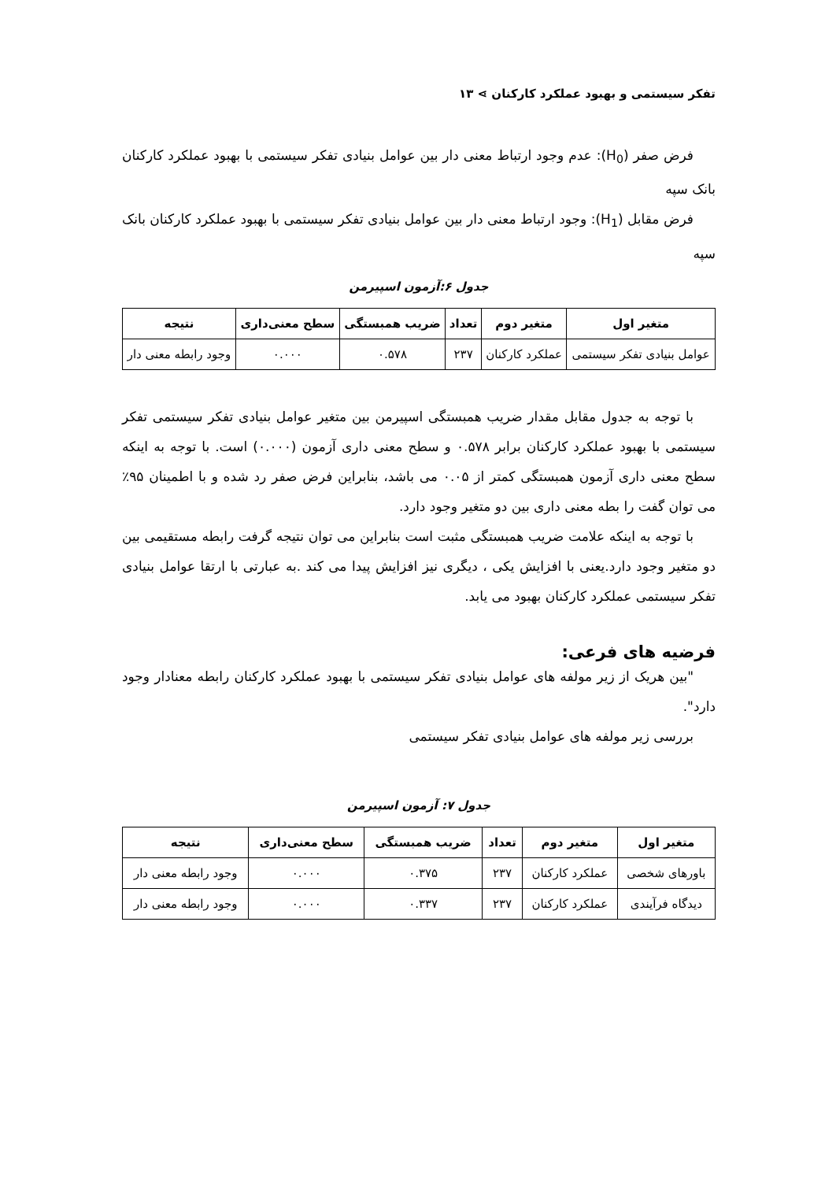تفکر سیستمی و بهبود عملکرد کارکنان ⋗ ۱۳
فرض صفر (H<sub>0</sub>): عدم وجود ارتباط معنی دار بین عوامل بنیادی تفکر سیستمی با بهبود عملکرد کارکنان بانک سپه
فرض مقابل (H<sub>1</sub>): وجود ارتباط معنی دار بین عوامل بنیادی تفکر سیستمی با بهبود عملکرد کارکنان بانک سپه
جدول ۶:آزمون اسپیرمن
| متغیر اول | متغیر دوم | تعداد | ضریب همبستگی | سطح معنی‌داری | نتیجه |
| --- | --- | --- | --- | --- | --- |
| عوامل بنیادی تفکر سیستمی | عملکرد کارکنان | ۲۳۷ | ۰.۵۷۸ | ۰.۰۰۰ | وجود رابطه معنی دار |
با توجه به جدول مقابل مقدار ضریب همبستگی اسپیرمن بین متغیر عوامل بنیادی تفکر سیستمی تفکر سیستمی با بهبود عملکرد کارکنان برابر ۰.۵۷۸ و سطح معنی داری آزمون (۰.۰۰۰) است. با توجه به اینکه سطح معنی داری آزمون همبستگی کمتر از ۰.۰۵ می باشد، بنابراین فرض صفر رد شده و با اطمینان ۹۵٪ می توان گفت را بطه معنی داری بین دو متغیر وجود دارد.
با توجه به اینکه علامت ضریب همبستگی مثبت است بنابراین می توان نتیجه گرفت رابطه مستقیمی بین دو متغیر وجود دارد.یعنی با افزایش یکی ، دیگری نیز افزایش پیدا می کند .به عبارتی با ارتقا عوامل بنیادی تفکر سیستمی عملکرد کارکنان بهبود می یابد.
فرضیه های فرعی:
"بین هریک از زیر مولفه های عوامل بنیادی تفکر سیستمی با بهبود عملکرد کارکنان رابطه معنادار وجود دارد".
بررسی زیر مولفه های عوامل بنیادی تفکر سیستمی
جدول ۷: آزمون اسپیرمن
| متغیر اول | متغیر دوم | تعداد | ضریب همبستگی | سطح معنی‌داری | نتیجه |
| --- | --- | --- | --- | --- | --- |
| باورهای شخصی | عملکرد کارکنان | ۲۳۷ | ۰.۳۷۵ | ۰.۰۰۰ | وجود رابطه معنی دار |
| دیدگاه فرآیندی | عملکرد کارکنان | ۲۳۷ | ۰.۳۳۷ | ۰.۰۰۰ | وجود رابطه معنی دار |